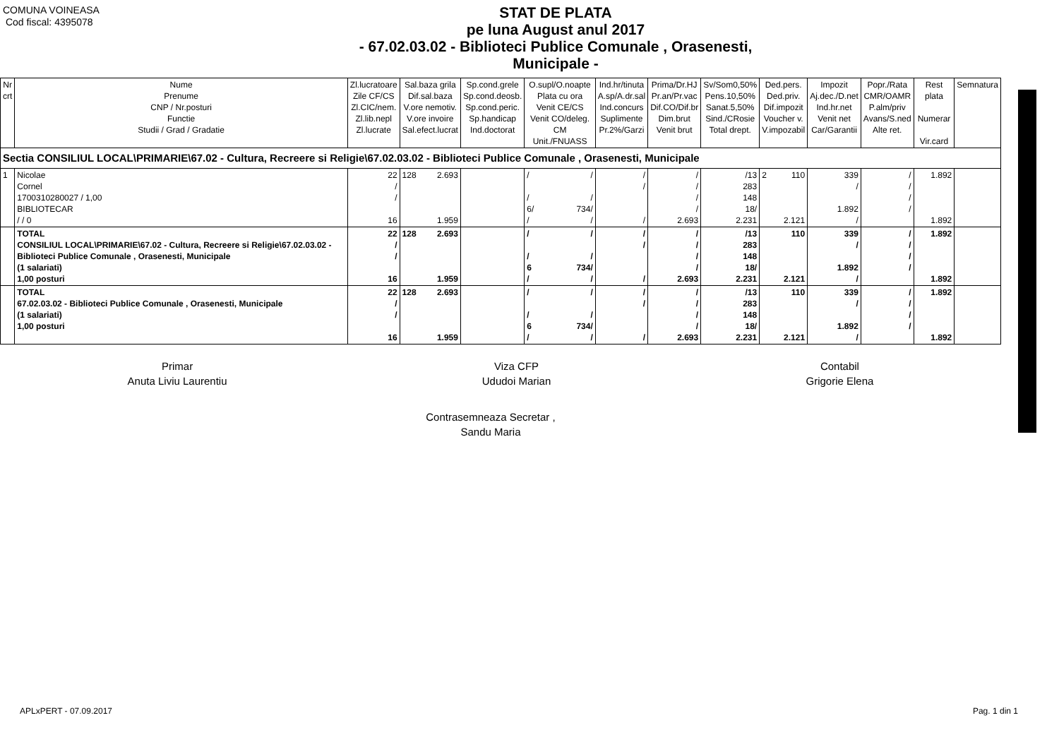COMUNA VOINEASA
Cod fiscal: 4395078
STAT DE PLATA
pe luna August anul 2017
- 67.02.03.02 - Biblioteci Publice Comunale , Orasenesti,
Municipale -
| Nr crt | Nume Prenume CNP / Nr.posturi Functie Studii / Grad / Gradatie | Zl.lucratoare Zile CF/CS Zl.CIC/nem. Zl.lib.nepl Zl.lucrate | Sal.baza grila Dif.sal.baza V.ore nemotiv. V.ore invoire Sal.efect.lucrat | Sp.cond.grele Sp.cond.deosb. Sp.cond.peric. Sp.handicap Ind.doctorat | O.supl/O.noapte Plata cu ora Venit CE/CS Venit CO/deleg. CM Unit./FNUASS | Ind.hr/tinuta A.sp/A.dr.sal Ind.concurs Suplimente Pr.2%/Garzi | Prima/Dr.HJ Pr.an/Pr.vac Dif.CO/Dif.br Dim.brut Venit brut | Sv/Som0,50% Pens.10,50% Sanat.5,50% Sind./CRosie Total drept. | Ded.pers. Ded.priv. Dif.impozit Voucher v. V.impozabil | Impozit Aj.dec./D.net Ind.hr.net Venit net Car/Garantii | Popr./Rata CMR/OAMR P.alm/priv Avans/S.ned Alte ret. | Rest plata Numerar Vir.card | Semnatura |
| --- | --- | --- | --- | --- | --- | --- | --- | --- | --- | --- | --- | --- | --- |
| Sectia CONSILIUL LOCAL\PRIMARIE\67.02 - Cultura, Recreere si Religie\67.02.03.02 - Biblioteci Publice Comunale , Orasenesti, Municipale | | | | | | | | | | | | | |
| 1 | Nicolae Cornel 1700310280027 / 1,00 BIBLIOTECAR / / 0 | 22 / / 16 | 128 2.693 1.959 | | / / / / 6/ 734/ / / | / / / | / / / / 2.693 | /13 283 148 18/ 2.231 | 2 110 2.121 | 339 / 1.892 / | / / / / | 1.892 1.892 | |
| | TOTAL CONSILIUL LOCAL\PRIMARIE\67.02 - Cultura, Recreere si Religie\67.02.03.02 - Biblioteci Publice Comunale , Orasenesti, Municipale (1 salariati) 1,00 posturi | 22 / / 16 | 128 2.693 1.959 | | / / / / 6 734/ / / | / / / | / / / / 2.693 | /13 283 148 18/ 2.231 | 110 2.121 | 339 / 1.892 / | / / / / | 1.892 1.892 | |
| | TOTAL 67.02.03.02 - Biblioteci Publice Comunale , Orasenesti, Municipale (1 salariati) 1,00 posturi | 22 / / 16 | 128 2.693 1.959 | | / / / / 6 734/ / / | / / / | / / / / 2.693 | /13 283 148 18/ 2.231 | 110 2.121 | 339 / 1.892 / | / / / / | 1.892 1.892 | |
Primar
Anuta Liviu Laurentiu
Viza CFP
Ududoi Marian
Contabil
Grigorie Elena
Contrasemneaza Secretar ,
Sandu Maria
APLxPERT - 07.09.2017 Pag. 1 din 1